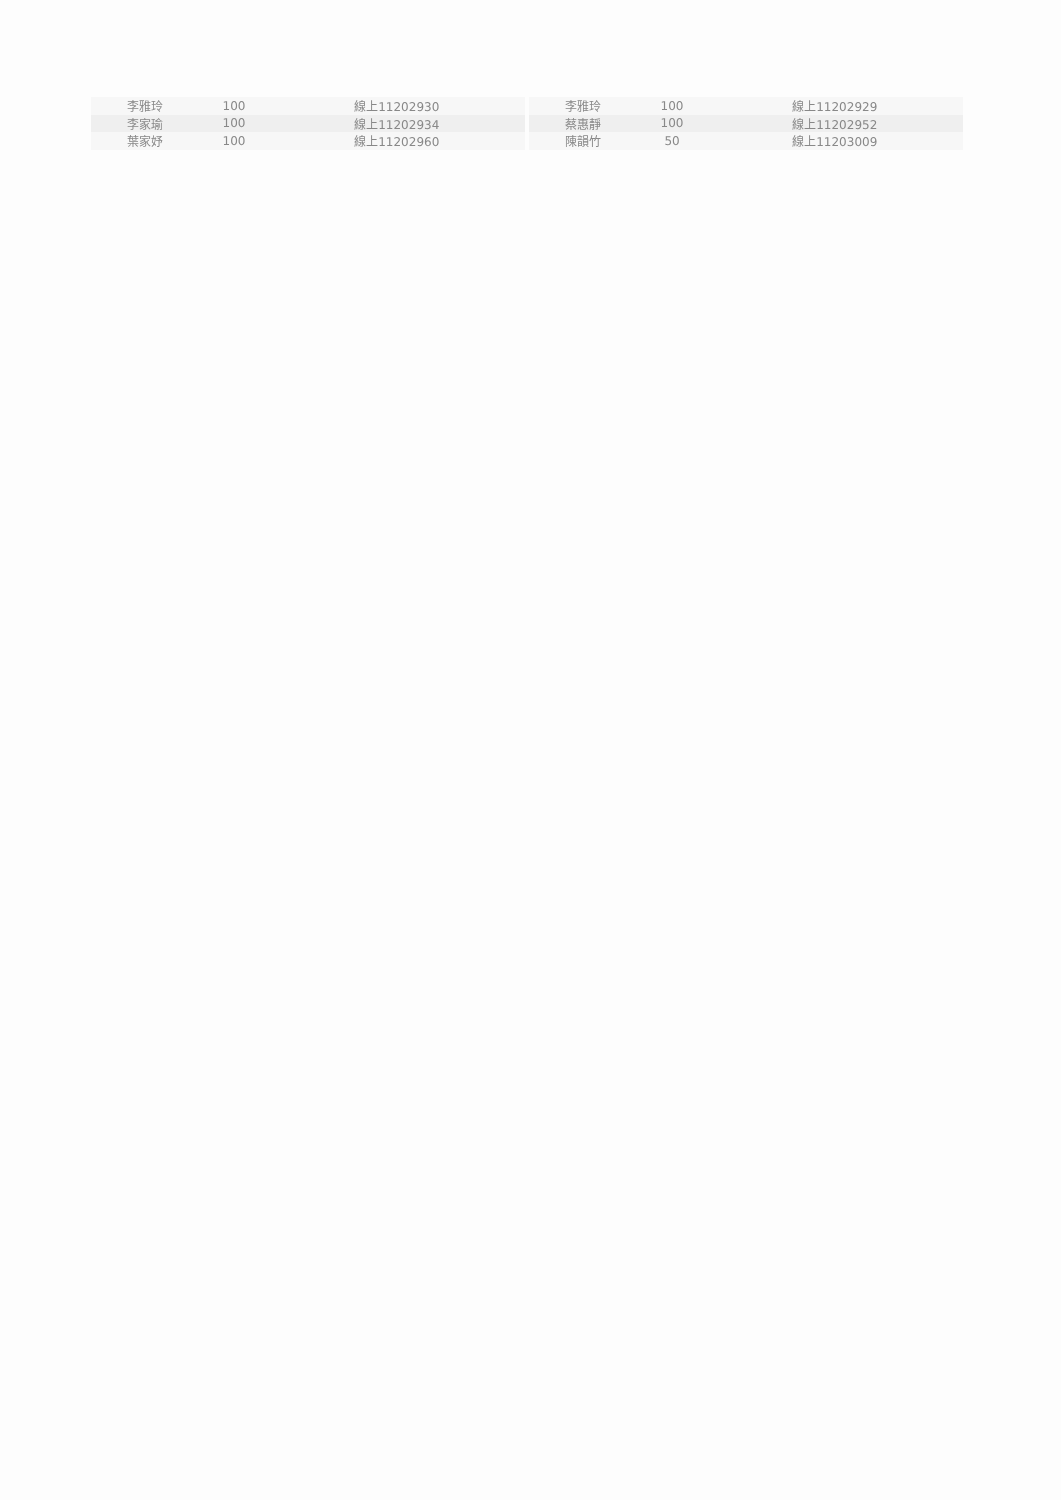| 李雅玲 | 100 | 線上11202930 |
| 李家瑜 | 100 | 線上11202934 |
| 葉家妤 | 100 | 線上11202960 |
| 李雅玲 | 100 | 線上11202929 |
| 蔡惠靜 | 100 | 線上11202952 |
| 陳韻竹 | 50 | 線上11203009 |